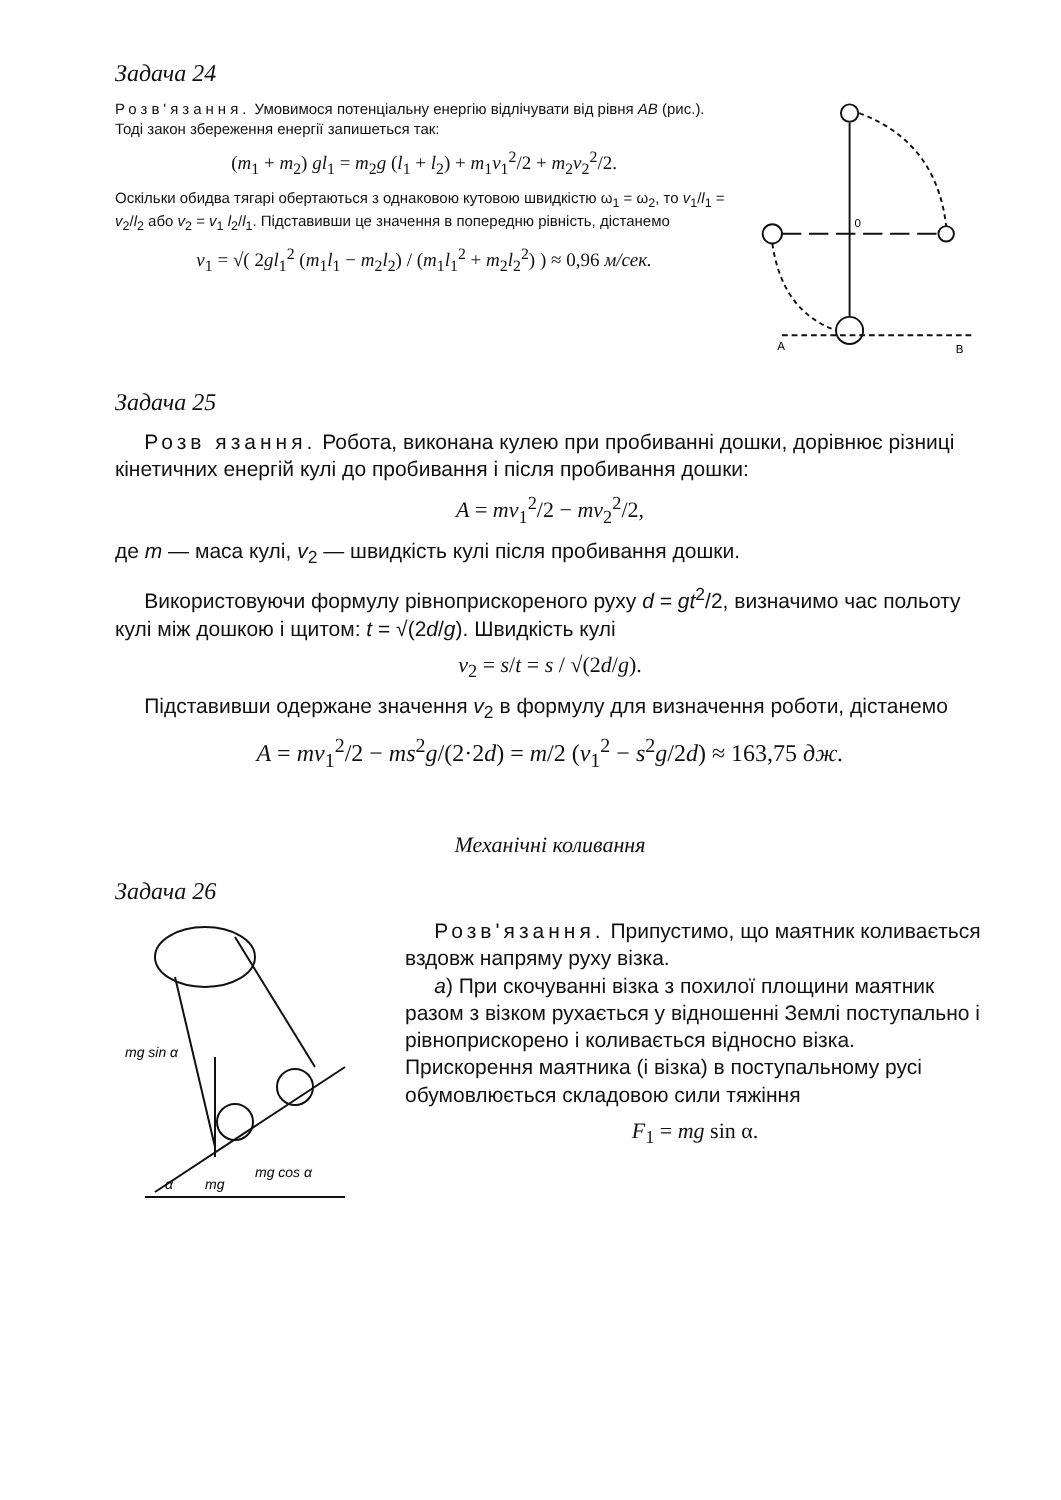Задача 24
Розв'язання. Умовимося потенціальну енергію відлічувати від рівня AB (рис.). Тоді закон збереження енергії запишеться так:
(m<sub>1</sub> + m<sub>2</sub>) gl<sub>1</sub> = m<sub>2</sub>g (l<sub>1</sub> + l<sub>2</sub>) + m<sub>1</sub>v<sub>1</sub><sup>2</sup>/2 + m<sub>2</sub>v<sub>2</sub><sup>2</sup>/2.
Оскільки обидва тягарі обертаються з однаковою кутовою швидкістю ω<sub>1</sub> = ω<sub>2</sub>, то v<sub>1</sub>/l<sub>1</sub> = v<sub>2</sub>/l<sub>2</sub> або v<sub>2</sub> = v<sub>1</sub> l<sub>2</sub>/l<sub>1</sub>. Підставивши це значення в попередню рівність, дістанемо
v<sub>1</sub> = √( 2gl<sub>1</sub><sup>2</sup> (m<sub>1</sub>l<sub>1</sub> − m<sub>2</sub>l<sub>2</sub>) / (m<sub>1</sub>l<sub>1</sub><sup>2</sup> + m<sub>2</sub>l<sub>2</sub><sup>2</sup>) ) ≈ 0,96 м/сек.
0
A
B
Задача 25
Розв язання. Робота, виконана кулею при пробиванні дошки, дорівнює різниці кінетичних енергій кулі до пробивання і після пробивання дошки:
A = mv<sub>1</sub><sup>2</sup>/2 − mv<sub>2</sub><sup>2</sup>/2,
де m — маса кулі, v<sub>2</sub> — швидкість кулі після пробивання дошки.
Використовуючи формулу рівноприскореного руху d = gt<sup>2</sup>/2, визначимо час польоту кулі між дошкою і щитом: t = √(2d/g). Швидкість кулі
v<sub>2</sub> = s/t = s / √(2d/g).
Підставивши одержане значення v<sub>2</sub> в формулу для визначення роботи, дістанемо
A = mv<sub>1</sub><sup>2</sup>/2 − ms<sup>2</sup>g/(2·2d) = m/2 (v<sub>1</sub><sup>2</sup> − s<sup>2</sup>g/2d) ≈ 163,75 дж.
Механічні коливання
Задача 26
mg sin α
mg cos α
α
mg
Розв'язання. Припустимо, що маятник коливається вздовж напряму руху візка.
а) При скочуванні візка з похилої площини маятник разом з візком рухається у відношенні Землі поступально і рівноприскорено і коливається відносно візка. Прискорення маятника (і візка) в поступальному русі обумовлюється складовою сили тяжіння
F<sub>1</sub> = mg sin α.